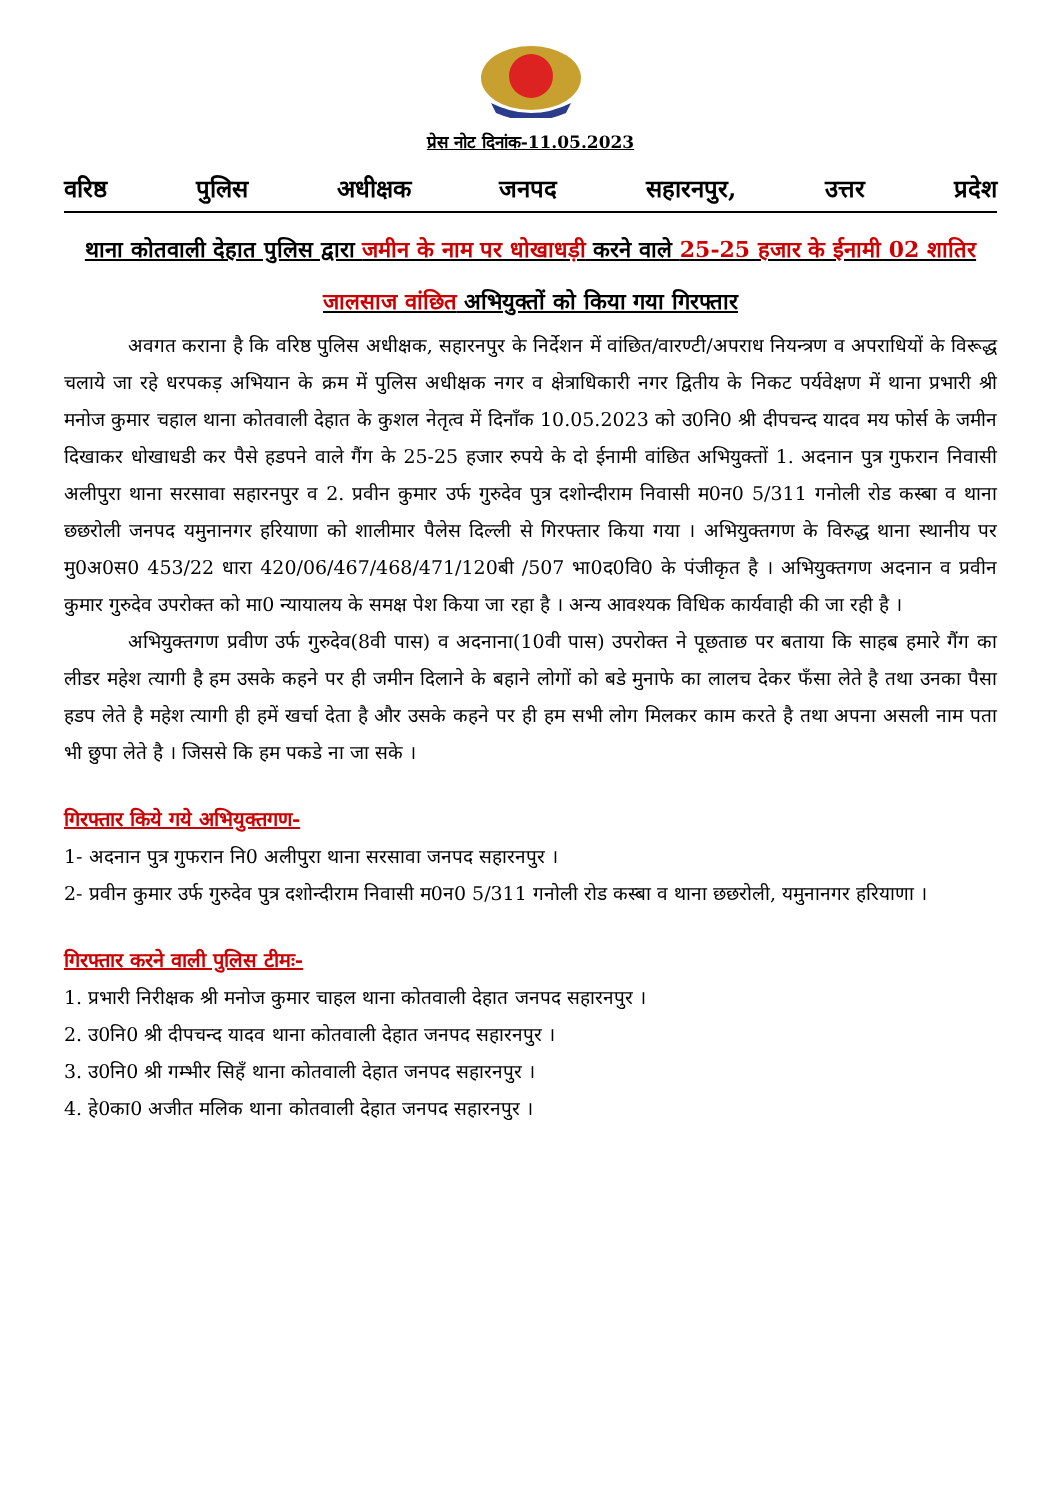प्रेस नोट दिनांक-11.05.2023
वरिष्ठ पुलिस अधीक्षक जनपद सहारनपुर, उत्तर प्रदेश
थाना कोतवाली देहात पुलिस द्वारा जमीन के नाम पर धोखाधड़ी करने वाले 25-25 हजार के ईनामी 02 शातिर जालसाज वांछित अभियुक्तों को किया गया गिरफ्तार
अवगत कराना है कि वरिष्ठ पुलिस अधीक्षक, सहारनपुर के निर्देशन में वांछित/वारण्टी/अपराध नियन्त्रण व अपराधियों के विरूद्ध चलाये जा रहे धरपकड़ अभियान के क्रम में पुलिस अधीक्षक नगर व क्षेत्राधिकारी नगर द्वितीय के निकट पर्यवेक्षण में थाना प्रभारी श्री मनोज कुमार चहाल थाना कोतवाली देहात के कुशल नेतृत्व में दिनाँक 10.05.2023 को उ0नि0 श्री दीपचन्द यादव मय फोर्स के जमीन दिखाकर धोखाधडी कर पैसे हडपने वाले गैंग के 25-25 हजार रुपये के दो ईनामी वांछित अभियुक्तों 1. अदनान पुत्र गुफरान निवासी अलीपुरा थाना सरसावा सहारनपुर व 2. प्रवीन कुमार उर्फ गुरुदेव पुत्र दशोन्दीराम निवासी म0न0 5/311 गनोली रोड कस्बा व थाना छछरोली जनपद यमुनानगर हरियाणा को शालीमार पैलेस दिल्ली से गिरफ्तार किया गया । अभियुक्तगण के विरुद्ध थाना स्थानीय पर मु0अ0स0 453/22 धारा 420/06/467/468/471/120बी /507 भा0द0वि0 के पंजीकृत है । अभियुक्तगण अदनान व प्रवीन कुमार गुरुदेव उपरोक्त को मा0 न्यायालय के समक्ष पेश किया जा रहा है । अन्य आवश्यक विधिक कार्यवाही की जा रही है ।
अभियुक्तगण प्रवीण उर्फ गुरुदेव(8वी पास) व अदनाना(10वी पास) उपरोक्त ने पूछताछ पर बताया कि साहब हमारे गैंग का लीडर महेश त्यागी है हम उसके कहने पर ही जमीन दिलाने के बहाने लोगों को बडे मुनाफे का लालच देकर फँसा लेते है तथा उनका पैसा हडप लेते है महेश त्यागी ही हमें खर्चा देता है और उसके कहने पर ही हम सभी लोग मिलकर काम करते है तथा अपना असली नाम पता भी छुपा लेते है । जिससे कि हम पकडे ना जा सके ।
गिरफ्तार किये गये अभियुक्तगण-
1- अदनान पुत्र गुफरान नि0 अलीपुरा थाना सरसावा जनपद सहारनपुर ।
2- प्रवीन कुमार उर्फ गुरुदेव पुत्र दशोन्दीराम निवासी म0न0 5/311 गनोली रोड कस्बा व थाना छछरोली, यमुनानगर हरियाणा ।
गिरफ्तार करने वाली पुलिस टीमः-
1. प्रभारी निरीक्षक श्री मनोज कुमार चाहल थाना कोतवाली देहात जनपद सहारनपुर ।
2. उ0नि0 श्री दीपचन्द यादव थाना कोतवाली देहात जनपद सहारनपुर ।
3. उ0नि0 श्री गम्भीर सिहँ थाना कोतवाली देहात जनपद सहारनपुर ।
4. हे0का0 अजीत मलिक थाना कोतवाली देहात जनपद सहारनपुर ।